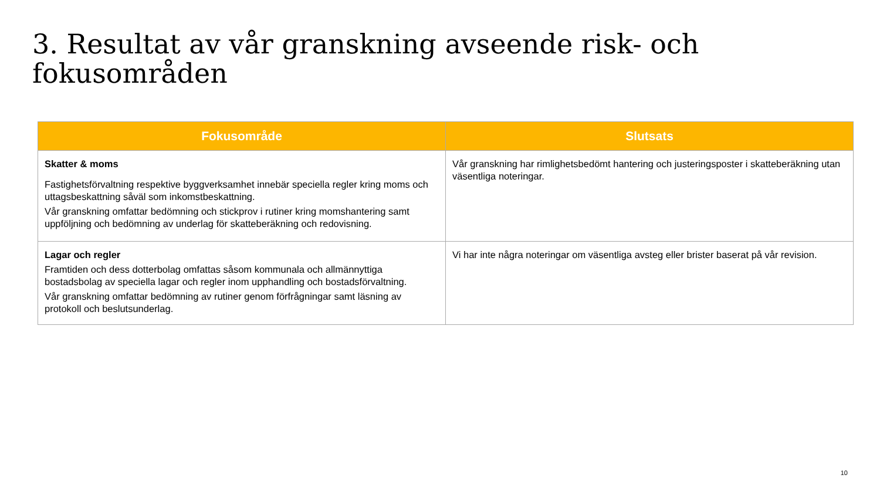3. Resultat av vår granskning avseende risk- och fokusområden
| Fokusområde | Slutsats |
| --- | --- |
| Skatter & moms Fastighetsförvaltning respektive byggverksamhet innebär speciella regler kring moms och uttagsbeskattning såväl som inkomstbeskattning. Vår granskning omfattar bedömning och stickprov i rutiner kring momshantering samt uppföljning och bedömning av underlag för skatteberäkning och redovisning. | Vår granskning har rimlighetsbedömt hantering och justeringsposter i skatteberäkning utan väsentliga noteringar. |
| Lagar och regler Framtiden och dess dotterbolag omfattas såsom kommunala och allmännyttiga bostadsbolag av speciella lagar och regler inom upphandling och bostadsförvaltning. Vår granskning omfattar bedömning av rutiner genom förfrågningar samt läsning av protokoll och beslutsunderlag. | Vi har inte några noteringar om väsentliga avsteg eller brister baserat på vår revision. |
10